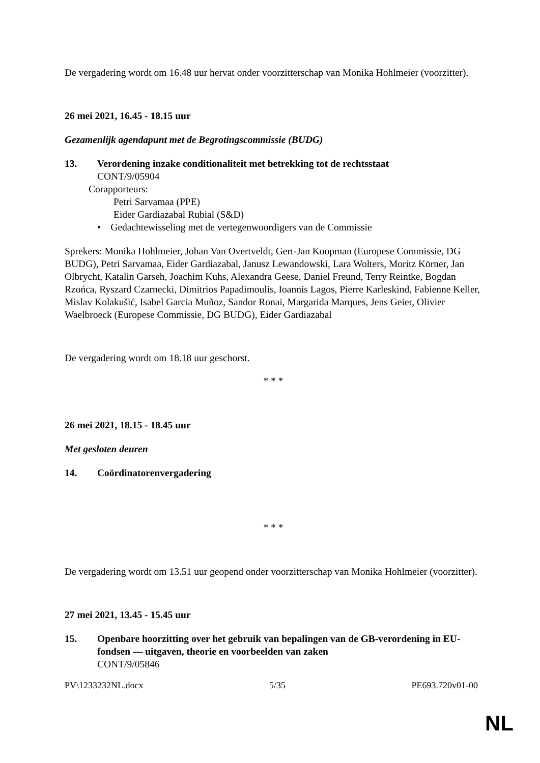De vergadering wordt om 16.48 uur hervat onder voorzitterschap van Monika Hohlmeier (voorzitter).
26 mei 2021, 16.45 - 18.15 uur
Gezamenlijk agendapunt met de Begrotingscommissie (BUDG)
13. Verordening inzake conditionaliteit met betrekking tot de rechtsstaat
CONT/9/05904
Corapporteurs:
Petri Sarvamaa (PPE)
Eider Gardiazabal Rubial (S&D)
• Gedachtewisseling met de vertegenwoordigers van de Commissie
Sprekers: Monika Hohlmeier, Johan Van Overtveldt, Gert-Jan Koopman (Europese Commissie, DG BUDG), Petri Sarvamaa, Eider Gardiazabal, Janusz Lewandowski, Lara Wolters, Moritz Körner, Jan Olbrycht, Katalin Garseh, Joachim Kuhs, Alexandra Geese, Daniel Freund, Terry Reintke, Bogdan Rzońca, Ryszard Czarnecki, Dimitrios Papadimoulis, Ioannis Lagos, Pierre Karleskind, Fabienne Keller, Mislav Kolakušić, Isabel Garcia Muñoz, Sandor Ronai, Margarida Marques, Jens Geier, Olivier Waelbroeck (Europese Commissie, DG BUDG), Eider Gardiazabal
De vergadering wordt om 18.18 uur geschorst.
* * *
26 mei 2021, 18.15 - 18.45 uur
Met gesloten deuren
14. Coördinatorenvergadering
* * *
De vergadering wordt om 13.51 uur geopend onder voorzitterschap van Monika Hohlmeier (voorzitter).
27 mei 2021, 13.45 - 15.45 uur
15. Openbare hoorzitting over het gebruik van bepalingen van de GB-verordening in EU-fondsen — uitgaven, theorie en voorbeelden van zaken
CONT/9/05846
PV\1233232NL.docx 5/35 PE693.720v01-00
NL